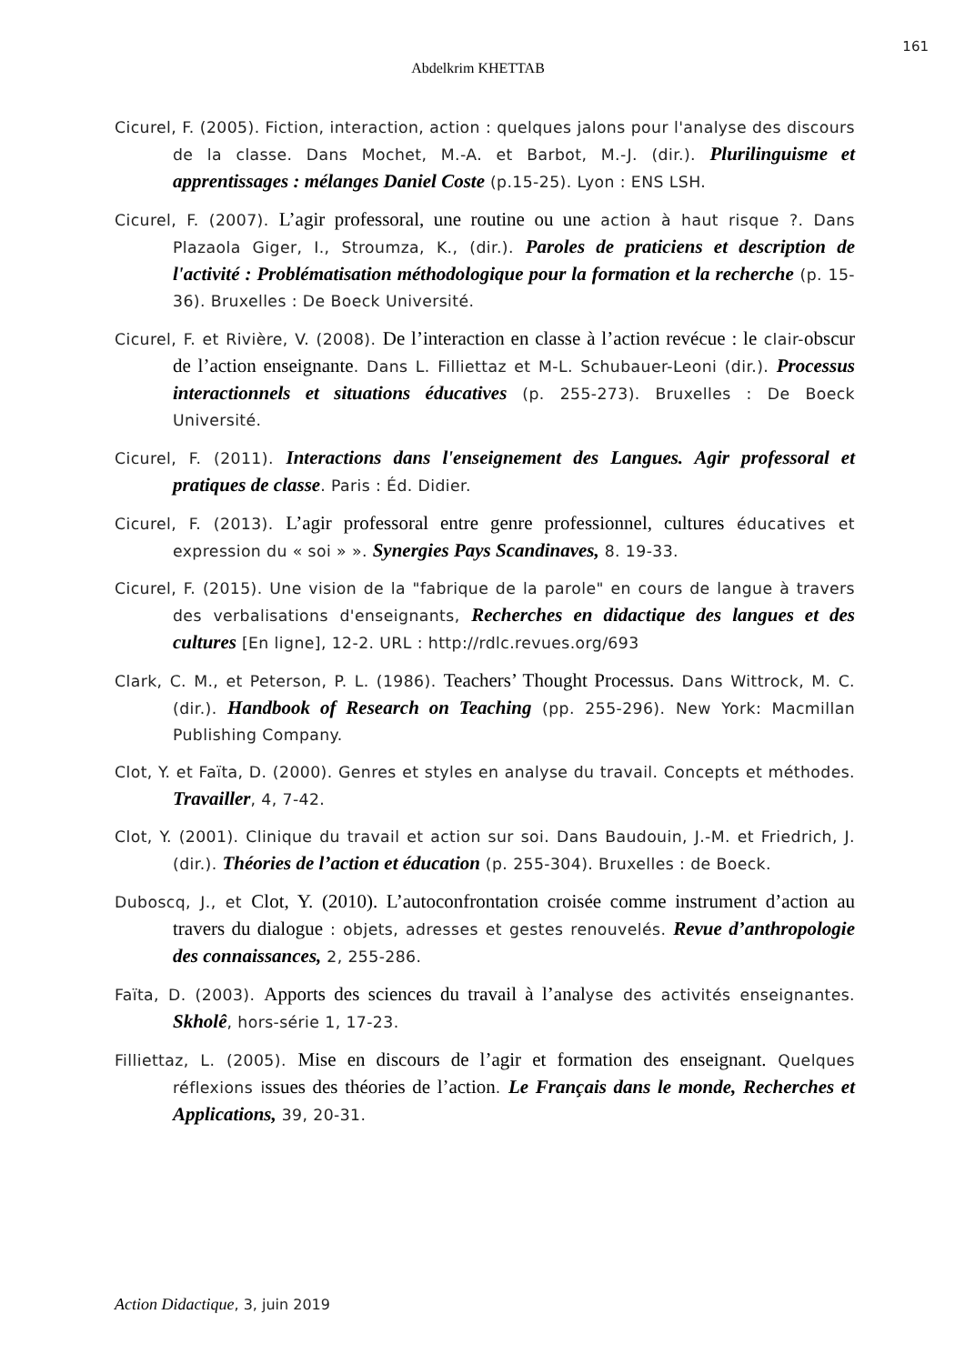161
Abdelkrim KHETTAB
Cicurel, F. (2005). Fiction, interaction, action : quelques jalons pour l'analyse des discours de la classe. Dans Mochet, M.-A. et Barbot, M.-J. (dir.). Plurilinguisme et apprentissages : mélanges Daniel Coste (p.15-25). Lyon : ENS LSH.
Cicurel, F. (2007). L’agir professoral, une routine ou une action à haut risque ?. Dans Plazaola Giger, I., Stroumza, K., (dir.). Paroles de praticiens et description de l'activité : Problématisation méthodologique pour la formation et la recherche (p. 15-36). Bruxelles : De Boeck Université.
Cicurel, F. et Rivière, V. (2008). De l’interaction en classe à l’action revécue : le clair-obscur de l’action enseignante. Dans L. Filliettaz et M-L. Schubauer-Leoni (dir.). Processus interactionnels et situations éducatives (p. 255-273). Bruxelles : De Boeck Université.
Cicurel, F. (2011). Interactions dans l'enseignement des Langues. Agir professoral et pratiques de classe. Paris : Éd. Didier.
Cicurel, F. (2013). L’agir professoral entre genre professionnel, cultures éducatives et expression du « soi » ». Synergies Pays Scandinaves, 8. 19-33.
Cicurel, F. (2015). Une vision de la "fabrique de la parole" en cours de langue à travers des verbalisations d'enseignants, Recherches en didactique des langues et des cultures [En ligne], 12-2. URL : http://rdlc.revues.org/693
Clark, C. M., et Peterson, P. L. (1986). Teachers’ Thought Processus. Dans Wittrock, M. C. (dir.). Handbook of Research on Teaching (pp. 255-296). New York: Macmillan Publishing Company.
Clot, Y. et Faïta, D. (2000). Genres et styles en analyse du travail. Concepts et méthodes. Travailler, 4, 7-42.
Clot, Y. (2001). Clinique du travail et action sur soi. Dans Baudouin, J.-M. et Friedrich, J. (dir.). Théories de l’action et éducation (p. 255-304). Bruxelles : de Boeck.
Duboscq, J., et Clot, Y. (2010). L’autoconfrontation croisée comme instrument d’action au travers du dialogue : objets, adresses et gestes renouvelés. Revue d’anthropologie des connaissances, 2, 255-286.
Faïta, D. (2003). Apports des sciences du travail à l’analyse des activités enseignantes. Skholê, hors-série 1, 17-23.
Filliettaz, L. (2005). Mise en discours de l’agir et formation des enseignant. Quelques réflexions issues des théories de l’action. Le Français dans le monde, Recherches et Applications, 39, 20-31.
Action Didactique, 3, juin 2019